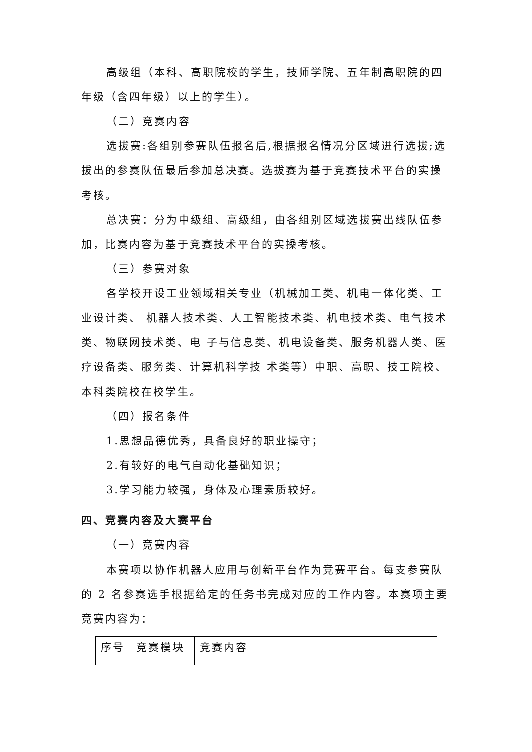高级组（本科、高职院校的学生，技师学院、五年制高职院的四年级（含四年级）以上的学生）。
（二）竞赛内容
选拔赛:各组别参赛队伍报名后,根据报名情况分区域进行选拔;选拔出的参赛队伍最后参加总决赛。选拔赛为基于竞赛技术平台的实操考核。
总决赛：分为中级组、高级组，由各组别区域选拔赛出线队伍参加，比赛内容为基于竞赛技术平台的实操考核。
（三）参赛对象
各学校开设工业领域相关专业（机械加工类、机电一体化类、工业设计类、 机器人技术类、人工智能技术类、机电技术类、电气技术类、物联网技术类、电 子与信息类、机电设备类、服务机器人类、医疗设备类、服务类、计算机科学技 术类等）中职、高职、技工院校、本科类院校在校学生。
（四）报名条件
1.思想品德优秀，具备良好的职业操守；
2.有较好的电气自动化基础知识；
3.学习能力较强，身体及心理素质较好。
四、竞赛内容及大赛平台
（一）竞赛内容
本赛项以协作机器人应用与创新平台作为竞赛平台。每支参赛队的 2 名参赛选手根据给定的任务书完成对应的工作内容。本赛项主要竞赛内容为：
| 序号 | 竞赛模块 | 竞赛内容 |